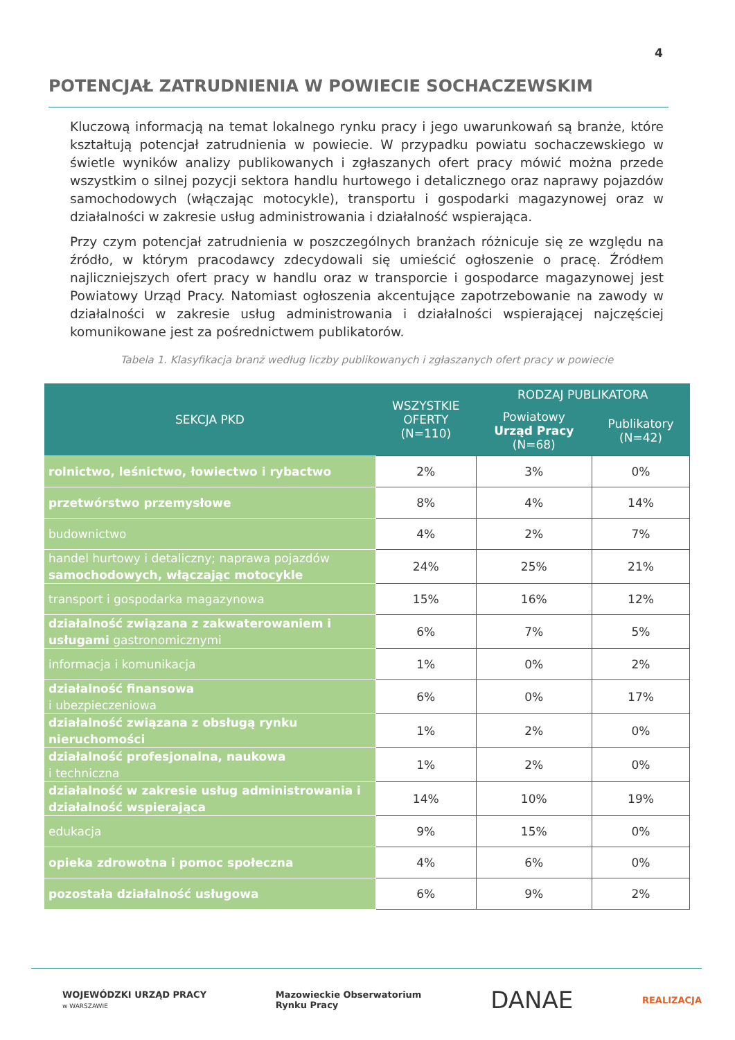4
POTENCJAŁ ZATRUDNIENIA W POWIECIE SOCHACZEWSKIM
Kluczową informacją na temat lokalnego rynku pracy i jego uwarunkowań są branże, które kształtują potencjał zatrudnienia w powiecie. W przypadku powiatu sochaczewskiego w świetle wyników analizy publikowanych i zgłaszanych ofert pracy mówić można przede wszystkim o silnej pozycji sektora handlu hurtowego i detalicznego oraz naprawy pojazdów samochodowych (włączając motocykle), transportu i gospodarki magazynowej oraz w działalności w zakresie usług administrowania i działalność wspierająca.
Przy czym potencjał zatrudnienia w poszczególnych branżach różnicuje się ze względu na źródło, w którym pracodawcy zdecydowali się umieścić ogłoszenie o pracę. Źródłem najliczniejszych ofert pracy w handlu oraz w transporcie i gospodarce magazynowej jest Powiatowy Urząd Pracy. Natomiast ogłoszenia akcentujące zapotrzebowanie na zawody w działalności w zakresie usług administrowania i działalności wspierającej najczęściej komunikowane jest za pośrednictwem publikatorów.
Tabela 1. Klasyfikacja branż według liczby publikowanych i zgłaszanych ofert pracy w powiecie
| SEKCJA PKD | WSZYSTKIE OFERTY (N=110) | RODZAJ PUBLIKATORA | |
| --- | --- | --- | --- |
| | | Powiatowy Urząd Pracy (N=68) | Publikatory (N=42) |
| rolnictwo, leśnictwo, łowiectwo i rybactwo | 2% | 3% | 0% |
| przetwórstwo przemysłowe | 8% | 4% | 14% |
| budownictwo | 4% | 2% | 7% |
| handel hurtowy i detaliczny; naprawa pojazdów samochodowych, włączając motocykle | 24% | 25% | 21% |
| transport i gospodarka magazynowa | 15% | 16% | 12% |
| działalność związana z zakwaterowaniem i usługami gastronomicznymi | 6% | 7% | 5% |
| informacja i komunikacja | 1% | 0% | 2% |
| działalność finansowa i ubezpieczeniowa | 6% | 0% | 17% |
| działalność związana z obsługą rynku nieruchomości | 1% | 2% | 0% |
| działalność profesjonalna, naukowa i techniczna | 1% | 2% | 0% |
| działalność w zakresie usług administrowania i działalność wspierająca | 14% | 10% | 19% |
| edukacja | 9% | 15% | 0% |
| opieka zdrowotna i pomoc społeczna | 4% | 6% | 0% |
| pozostała działalność usługowa | 6% | 9% | 2% |
WOJEWÓDZKI URZĄD PRACY
w WARSZAWIE
Mazowieckie Obserwatorium
Rynku Pracy
DANAE
REALIZACJA